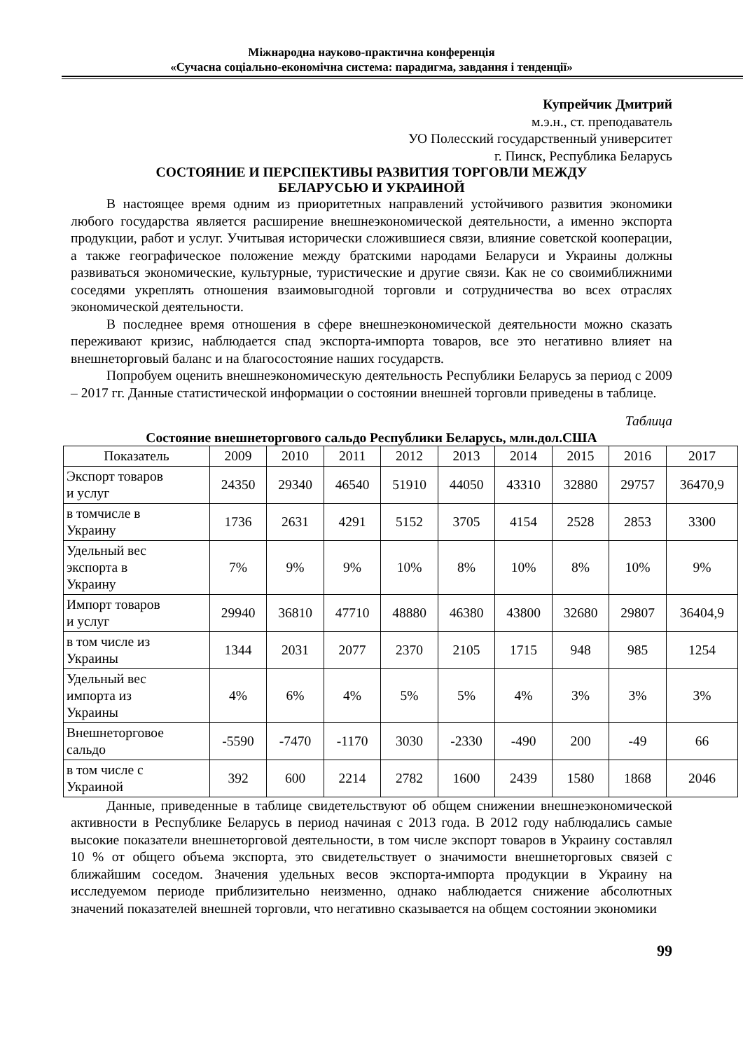Міжнародна науково-практична конференція
«Сучасна соціально-економічна система: парадигма, завдання і тенденції»
Купрейчик Дмитрий
м.э.н., ст. преподаватель
УО Полесский государственный университет
г. Пинск, Республика Беларусь
СОСТОЯНИЕ И ПЕРСПЕКТИВЫ РАЗВИТИЯ ТОРГОВЛИ МЕЖДУ
БЕЛАРУСЬЮ И УКРАИНОЙ
В настоящее время одним из приоритетных направлений устойчивого развития экономики любого государства является расширение внешнеэкономической деятельности, а именно экспорта продукции, работ и услуг. Учитывая исторически сложившиеся связи, влияние советской кооперации, а также географическое положение между братскими народами Беларуси и Украины должны развиваться экономические, культурные, туристические и другие связи. Как не со своимиближними соседями укреплять отношения взаимовыгодной торговли и сотрудничества во всех отраслях экономической деятельности.
В последнее время отношения в сфере внешнеэкономической деятельности можно сказать переживают кризис, наблюдается спад экспорта-импорта товаров, все это негативно влияет на внешнеторговый баланс и на благосостояние наших государств.
Попробуем оценить внешнеэкономическую деятельность Республики Беларусь за период с 2009 – 2017 гг. Данные статистической информации о состоянии внешней торговли приведены в таблице.
Таблица
Состояние внешнеторгового сальдо Республики Беларусь, млн.дол.США
| Показатель | 2009 | 2010 | 2011 | 2012 | 2013 | 2014 | 2015 | 2016 | 2017 |
| --- | --- | --- | --- | --- | --- | --- | --- | --- | --- |
| Экспорт товаров и услуг | 24350 | 29340 | 46540 | 51910 | 44050 | 43310 | 32880 | 29757 | 36470,9 |
| в томчисле в Украину | 1736 | 2631 | 4291 | 5152 | 3705 | 4154 | 2528 | 2853 | 3300 |
| Удельный вес экспорта в Украину | 7% | 9% | 9% | 10% | 8% | 10% | 8% | 10% | 9% |
| Импорт товаров и услуг | 29940 | 36810 | 47710 | 48880 | 46380 | 43800 | 32680 | 29807 | 36404,9 |
| в том числе из Украины | 1344 | 2031 | 2077 | 2370 | 2105 | 1715 | 948 | 985 | 1254 |
| Удельный вес импорта из Украины | 4% | 6% | 4% | 5% | 5% | 4% | 3% | 3% | 3% |
| Внешнеторговое сальдо | -5590 | -7470 | -1170 | 3030 | -2330 | -490 | 200 | -49 | 66 |
| в том числе с Украиной | 392 | 600 | 2214 | 2782 | 1600 | 2439 | 1580 | 1868 | 2046 |
Данные, приведенные в таблице свидетельствуют об общем снижении внешнеэкономической активности в Республике Беларусь в период начиная с 2013 года. В 2012 году наблюдались самые высокие показатели внешнеторговой деятельности, в том числе экспорт товаров в Украину составлял 10 % от общего объема экспорта, это свидетельствует о значимости внешнеторговых связей с ближайшим соседом. Значения удельных весов экспорта-импорта продукции в Украину на исследуемом периоде приблизительно неизменно, однако наблюдается снижение абсолютных значений показателей внешней торговли, что негативно сказывается на общем состоянии экономики
99